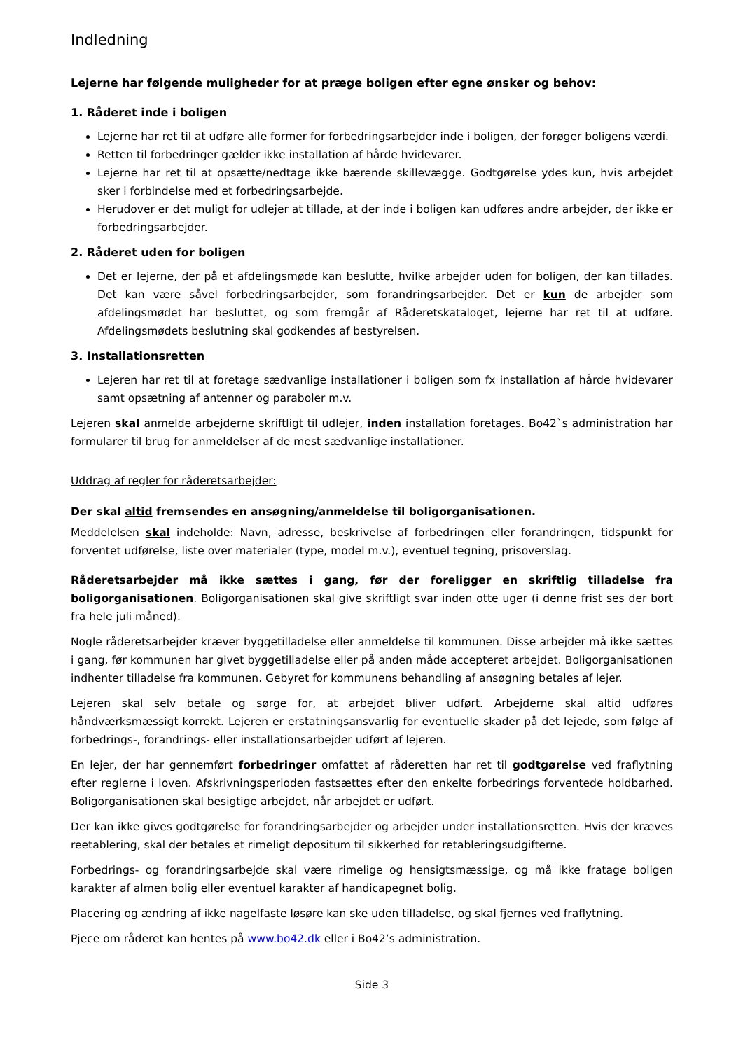Indledning
Lejerne har følgende muligheder for at præge boligen efter egne ønsker og behov:
1. Råderet inde i boligen
Lejerne har ret til at udføre alle former for forbedringsarbejder inde i boligen, der forøger boligens værdi.
Retten til forbedringer gælder ikke installation af hårde hvidevarer.
Lejerne har ret til at opsætte/nedtage ikke bærende skillevægge. Godtgørelse ydes kun, hvis arbejdet sker i forbindelse med et forbedringsarbejde.
Herudover er det muligt for udlejer at tillade, at der inde i boligen kan udføres andre arbejder, der ikke er forbedringsarbejder.
2. Råderet uden for boligen
Det er lejerne, der på et afdelingsmøde kan beslutte, hvilke arbejder uden for boligen, der kan tillades. Det kan være såvel forbedringsarbejder, som forandringsarbejder. Det er kun de arbejder som afdelingsmødet har besluttet, og som fremgår af Råderetskataloget, lejerne har ret til at udføre. Afdelingsmødets beslutning skal godkendes af bestyrelsen.
3. Installationsretten
Lejeren har ret til at foretage sædvanlige installationer i boligen som fx installation af hårde hvidevarer samt opsætning af antenner og paraboler m.v.
Lejeren skal anmelde arbejderne skriftligt til udlejer, inden installation foretages. Bo42`s administration har formularer til brug for anmeldelser af de mest sædvanlige installationer.
Uddrag af regler for råderetsarbejder:
Der skal altid fremsendes en ansøgning/anmeldelse til boligorganisationen.
Meddelelsen skal indeholde: Navn, adresse, beskrivelse af forbedringen eller forandringen, tidspunkt for forventet udførelse, liste over materialer (type, model m.v.), eventuel tegning, prisoverslag.
Råderetsarbejder må ikke sættes i gang, før der foreligger en skriftlig tilladelse fra boligorganisationen. Boligorganisationen skal give skriftligt svar inden otte uger (i denne frist ses der bort fra hele juli måned).
Nogle råderetsarbejder kræver byggetilladelse eller anmeldelse til kommunen. Disse arbejder må ikke sættes i gang, før kommunen har givet byggetilladelse eller på anden måde accepteret arbejdet. Boligorganisationen indhenter tilladelse fra kommunen. Gebyret for kommunens behandling af ansøgning betales af lejer.
Lejeren skal selv betale og sørge for, at arbejdet bliver udført. Arbejderne skal altid udføres håndværksmæssigt korrekt. Lejeren er erstatningsansvarlig for eventuelle skader på det lejede, som følge af forbedrings-, forandrings- eller installationsarbejder udført af lejeren.
En lejer, der har gennemført forbedringer omfattet af råderetten har ret til godtgørelse ved fraflytning efter reglerne i loven. Afskrivningsperioden fastsættes efter den enkelte forbedrings forventede holdbarhed. Boligorganisationen skal besigtige arbejdet, når arbejdet er udført.
Der kan ikke gives godtgørelse for forandringsarbejder og arbejder under installationsretten. Hvis der kræves reetablering, skal der betales et rimeligt depositum til sikkerhed for retableringsudgifterne.
Forbedrings- og forandringsarbejde skal være rimelige og hensigtsmæssige, og må ikke fratage boligen karakter af almen bolig eller eventuel karakter af handicapegnet bolig.
Placering og ændring af ikke nagelfaste løsøre kan ske uden tilladelse, og skal fjernes ved fraflytning.
Pjece om råderet kan hentes på www.bo42.dk eller i Bo42’s administration.
Side 3